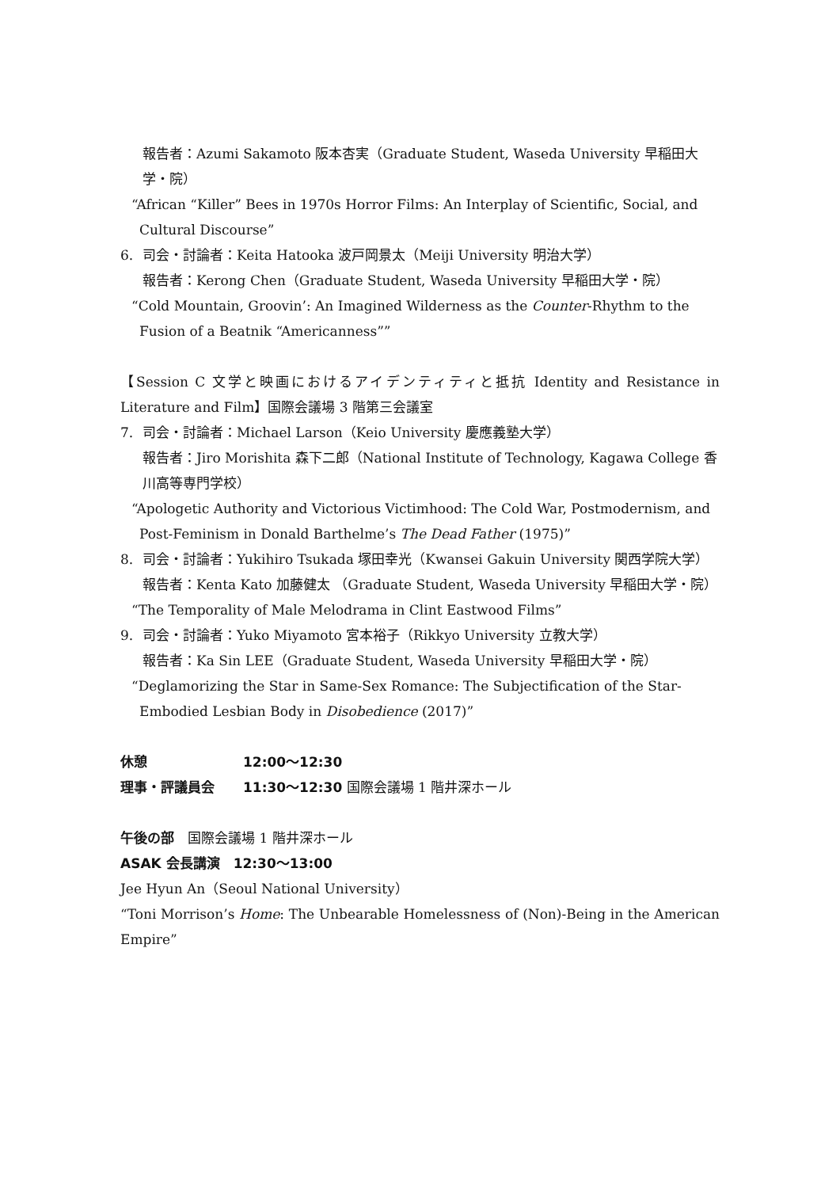報告者：Azumi Sakamoto 阪本杏実（Graduate Student, Waseda University 早稲田大学・院）
“African “Killer” Bees in 1970s Horror Films: An Interplay of Scientific, Social, and Cultural Discourse”
6. 司会・討論者：Keita Hatooka 波戸岡景太（Meiji University 明治大学）
報告者：Kerong Chen（Graduate Student, Waseda University 早稲田大学・院）
“Cold Mountain, Groovin’: An Imagined Wilderness as the Counter-Rhythm to the Fusion of a Beatnik “Americanness””
【Session C 文学と映画におけるアイデンティティと抵抗 Identity and Resistance in Literature and Film】国際会議場 3 階第三会議室
7. 司会・討論者：Michael Larson（Keio University 慶應義塾大学）
報告者：Jiro Morishita 森下二郎（National Institute of Technology, Kagawa College 香川高等専門学校）
“Apologetic Authority and Victorious Victimhood: The Cold War, Postmodernism, and Post-Feminism in Donald Barthelme’s The Dead Father (1975)”
8. 司会・討論者：Yukihiro Tsukada 塚田幸光（Kwansei Gakuin University 関西学院大学）
報告者：Kenta Kato 加藤健太 （Graduate Student, Waseda University 早稲田大学・院）
“The Temporality of Male Melodrama in Clint Eastwood Films”
9. 司会・討論者：Yuko Miyamoto 宮本裕子（Rikkyo University 立教大学）
報告者：Ka Sin LEE（Graduate Student, Waseda University 早稲田大学・院）
“Deglamorizing the Star in Same-Sex Romance: The Subjectification of the Star-Embodied Lesbian Body in Disobedience (2017)”
休憩 12:00〜12:30
理事・評議員会 11:30〜12:30 国際会議場 1 階井深ホール
午後の部　国際会議場 1 階井深ホール
ASAK 会長講演　12:30〜13:00
Jee Hyun An（Seoul National University）
“Toni Morrison’s Home: The Unbearable Homelessness of (Non)-Being in the American Empire”